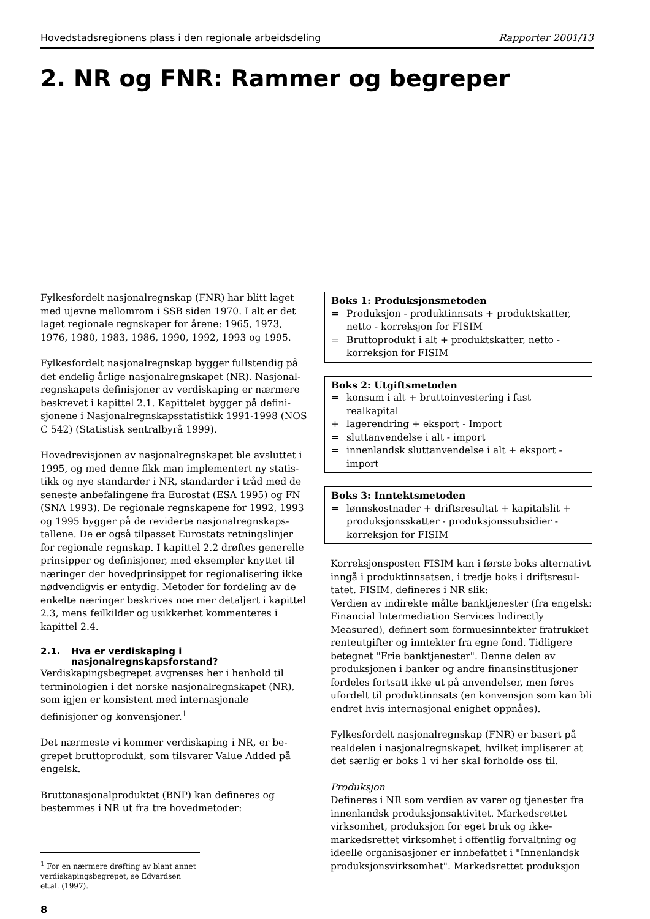Hovedstadsregionens plass i den regionale arbeidsdeling Rapporter 2001/13
2. NR og FNR: Rammer og begreper
Fylkesfordelt nasjonalregnskap (FNR) har blitt laget med ujevne mellomrom i SSB siden 1970. I alt er det laget regionale regnskaper for årene: 1965, 1973, 1976, 1980, 1983, 1986, 1990, 1992, 1993 og 1995.
Fylkesfordelt nasjonalregnskap bygger fullstendig på det endelig årlige nasjonalregnskapet (NR). Nasjonal-regnskapets definisjoner av verdiskaping er nærmere beskrevet i kapittel 2.1. Kapittelet bygger på defini-sjonene i Nasjonalregnskapsstatistikk 1991-1998 (NOS C 542) (Statistisk sentralbyrå 1999).
Hovedrevisjonen av nasjonalregnskapet ble avsluttet i 1995, og med denne fikk man implementert ny statis-tikk og nye standarder i NR, standarder i tråd med de seneste anbefalingene fra Eurostat (ESA 1995) og FN (SNA 1993). De regionale regnskapene for 1992, 1993 og 1995 bygger på de reviderte nasjonalregnskaps-tallene. De er også tilpasset Eurostats retningslinjer for regionale regnskap. I kapittel 2.2 drøftes generelle prinsipper og definisjoner, med eksempler knyttet til næringer der hovedprinsippet for regionalisering ikke nødvendigvis er entydig. Metoder for fordeling av de enkelte næringer beskrives noe mer detaljert i kapittel 2.3, mens feilkilder og usikkerhet kommenteres i kapittel 2.4.
2.1. Hva er verdiskaping i nasjonalregnskapsforstand?
Verdiskapingsbegrepet avgrenses her i henhold til terminologien i det norske nasjonalregnskapet (NR), som igjen er konsistent med internasjonale definisjoner og konvensjoner.<sup>1</sup>
Det nærmeste vi kommer verdiskaping i NR, er be-grepet bruttoprodukt, som tilsvarer Value Added på engelsk.
Bruttonasjonalproduktet (BNP) kan defineres og bestemmes i NR ut fra tre hovedmetoder:
<sup>1</sup> For en nærmere drøfting av blant annet verdiskapingsbegrepet, se Edvardsen et.al. (1997).
8
Boks 1: Produksjonsmetoden
= Produksjon - produktinnsats + produktskatter, netto - korreksjon for FISIM
= Bruttoprodukt i alt + produktskatter, netto - korreksjon for FISIM
Boks 2: Utgiftsmetoden
= konsum i alt + bruttoinvestering i fast realkapital
+ lagerendring + eksport - Import
= sluttanvendelse i alt - import
= innenlandsk sluttanvendelse i alt + eksport - import
Boks 3: Inntektsmetoden
= lønnskostnader + driftsresultat + kapitalslit + produksjonsskatter - produksjonssubsidier - korreksjon for FISIM
Korreksjonsposten FISIM kan i første boks alternativt inngå i produktinnsatsen, i tredje boks i driftsresul-tatet. FISIM, defineres i NR slik:
Verdien av indirekte målte banktjenester (fra engelsk: Financial Intermediation Services Indirectly Measured), definert som formuesinntekter fratrukket renteutgifter og inntekter fra egne fond. Tidligere betegnet "Frie banktjenester". Denne delen av produksjonen i banker og andre finansinstitusjoner fordeles fortsatt ikke ut på anvendelser, men føres ufordelt til produktinnsats (en konvensjon som kan bli endret hvis internasjonal enighet oppnåes).
Fylkesfordelt nasjonalregnskap (FNR) er basert på realdelen i nasjonalregnskapet, hvilket impliserer at det særlig er boks 1 vi her skal forholde oss til.
Produksjon
Defineres i NR som verdien av varer og tjenester fra innenlandsk produksjonsaktivitet. Markedsrettet virksomhet, produksjon for eget bruk og ikke-markedsrettet virksomhet i offentlig forvaltning og ideelle organisasjoner er innbefattet i "Innenlandsk produksjonsvirksomhet". Markedsrettet produksjon